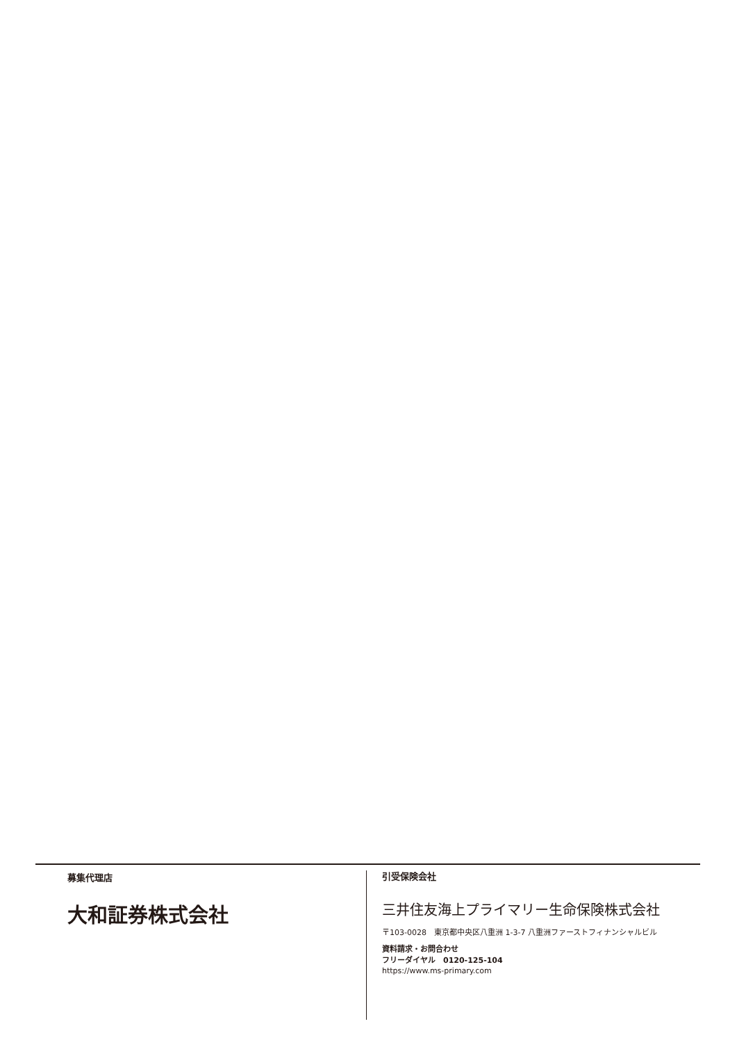募集代理店
大和証券株式会社
引受保険会社
三井住友海上プライマリー生命保険株式会社
〒103-0028　東京都中央区八重洲 1-3-7 八重洲ファーストフィナンシャルビル
資料請求・お問合わせ
フリーダイヤル　0120-125-104
https://www.ms-primary.com